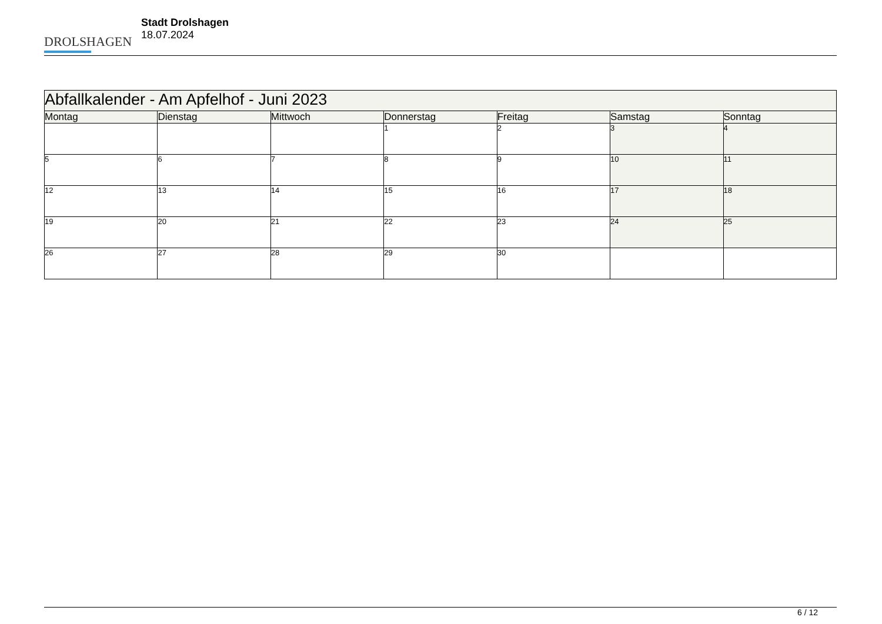DROLSHAGEN
Stadt Drolshagen
18.07.2024
| Abfallkalender - Am Apfelhof - Juni 2023 | | | | | | |
| --- | --- | --- | --- | --- | --- | --- |
| Montag | Dienstag | Mittwoch | Donnerstag | Freitag | Samstag | Sonntag |
| | | | 1 | 2 | 3 | 4 |
| 5 | 6 | 7 | 8 | 9 | 10 | 11 |
| 12 | 13 | 14 | 15 | 16 | 17 | 18 |
| 19 | 20 | 21 | 22 | 23 | 24 | 25 |
| 26 | 27 | 28 | 29 | 30 | | |
6 / 12